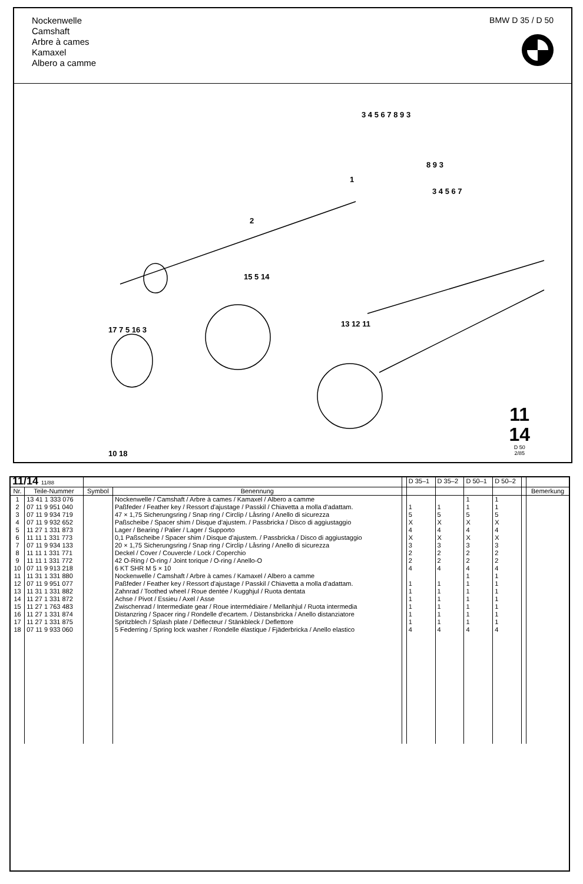Nockenwelle
Camshaft
Arbre à cames
Kamaxel
Albero a camme
BMW D 35 / D 50
1
2
3 4 5 6 7 8 9 3
8 9 3
3 4 5 6 7
15 5 14
13 12 11
17 7 5 16 3
10 18
11
14
D 50
2/85
| 11/14 11/88 | | | | | D 35–1 | D 35–2 | D 50–1 | D 50–2 | | |
| Nr. | Teile-Nummer | Symbol | Benennung | | | | | | | Bemerkung |
| 1 | 13 41 1 333 076 | | Nockenwelle / Camshaft / Arbre à cames / Kamaxel / Albero a camme | | | | 1 | 1 | | |
| 2 | 07 11 9 951 040 | | Paßfeder / Feather key / Ressort d'ajustage / Passkil / Chiavetta a molla d'adattam. | | 1 | 1 | 1 | 1 | | |
| 3 | 07 11 9 934 719 | | 47 × 1,75 Sicherungsring / Snap ring / Circlip / Låsring / Anello di sicurezza | | 5 | 5 | 5 | 5 | | |
| 4 | 07 11 9 932 652 | | Paßscheibe / Spacer shim / Disque d'ajustem. / Passbricka / Disco di aggiustaggio | | X | X | X | X | | |
| 5 | 11 27 1 331 873 | | Lager / Bearing / Palier / Lager / Supporto | | 4 | 4 | 4 | 4 | | |
| 6 | 11 11 1 331 773 | | 0,1 Paßscheibe / Spacer shim / Disque d'ajustem. / Passbricka / Disco di aggiustaggio | | X | X | X | X | | |
| 7 | 07 11 9 934 133 | | 20 × 1,75 Sicherungsring / Snap ring / Circlip / Låsring / Anello di sicurezza | | 3 | 3 | 3 | 3 | | |
| 8 | 11 11 1 331 771 | | Deckel / Cover / Couvercle / Lock / Coperchio | | 2 | 2 | 2 | 2 | | |
| 9 | 11 11 1 331 772 | | 42 O-Ring / O-ring / Joint torique / O-ring / Anello-O | | 2 | 2 | 2 | 2 | | |
| 10 | 07 11 9 913 218 | | 6 KT SHR M 5 × 10 | | 4 | 4 | 4 | 4 | | |
| 11 | 11 31 1 331 880 | | Nockenwelle / Camshaft / Arbre à cames / Kamaxel / Albero a camme | | | | 1 | 1 | | |
| 12 | 07 11 9 951 077 | | Paßfeder / Feather key / Ressort d'ajustage / Passkil / Chiavetta a molla d'adattam. | | 1 | 1 | 1 | 1 | | |
| 13 | 11 31 1 331 882 | | Zahnrad / Toothed wheel / Roue dentée / Kugghjul / Ruota dentata | | 1 | 1 | 1 | 1 | | |
| 14 | 11 27 1 331 872 | | Achse / Pivot / Essieu / Axel / Asse | | 1 | 1 | 1 | 1 | | |
| 15 | 11 27 1 763 483 | | Zwischenrad / Intermediate gear / Roue intermédiaire / Mellanhjul / Ruota intermedia | | 1 | 1 | 1 | 1 | | |
| 16 | 11 27 1 331 874 | | Distanzring / Spacer ring / Rondelle d'ecartem. / Distansbricka / Anello distanziatore | | 1 | 1 | 1 | 1 | | |
| 17 | 11 27 1 331 875 | | Spritzblech / Splash plate / Déflecteur / Stänkbleck / Deflettore | | 1 | 1 | 1 | 1 | | |
| 18 | 07 11 9 933 060 | | 5 Federring / Spring lock washer / Rondelle élastique / Fjäderbricka / Anello elastico | | 4 | 4 | 4 | 4 | | |